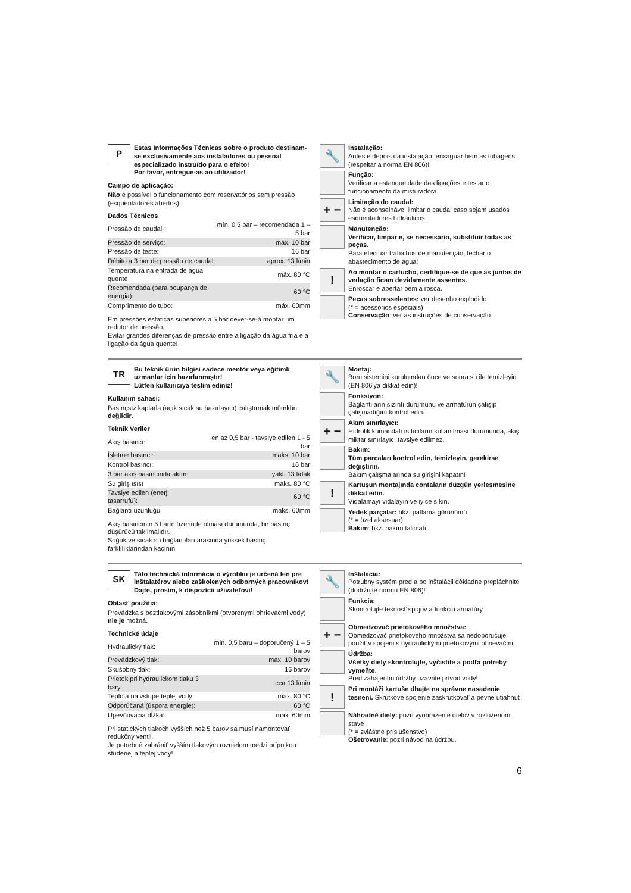P
Estas Informações Técnicas sobre o produto destinam-se exclusivamente aos instaladores ou pessoal especializado instruído para o efeito!
Por favor, entregue-as ao utilizador!
Campo de aplicação:
Não é possível o funcionamento com reservatórios sem pressão (esquentadores abertos).
Dados Técnicos
| Pressão de caudal: | mín. 0,5 bar – recomendada 1 – 5 bar |
| Pressão de serviço: | máx. 10 bar |
| Pressão de teste: | 16 bar |
| Débito a 3 bar de pressão de caudal: | aprox. 13 l/min |
| Temperatura na entrada de água quente | máx. 80 °C |
| Recomendada (para poupança de energia): | 60 °C |
| Comprimento do tubo: | máx. 60mm |
Em pressões estáticas superiores a 5 bar dever-se-á montar um redutor de pressão.
Evitar grandes diferenças de pressão entre a ligação da água fria e a ligação da água quente!
🔧
Instalação:
Antes e depois da instalação, enxaguar bem as tubagens (respeitar a norma EN 806)!
Função:
Verificar a estanqueidade das ligações e testar o funcionamento da misturadora.
+ −
Limitação do caudal:
Não é aconselhável limitar o caudal caso sejam usados esquentadores hidráulicos.
Manutenção:
Verificar, limpar e, se necessário, substituir todas as peças.
Para efectuar trabalhos de manutenção, fechar o abastecimento de água!
!
Ao montar o cartucho, certifique-se de que as juntas de vedação ficam devidamente assentes.
Enroscar e apertar bem a rosca.
Peças sobresselentes: ver desenho explodido
(* = acessórios especiais)
Conservação: ver as instruções de conservação
TR
Bu teknik ürün bilgisi sadece mentör veya eğitimli uzmanlar için hazırlanmıştır!
Lütfen kullanıcıya teslim ediniz!
Kullanım sahası:
Basınçsız kaplarla (açık sıcak su hazırlayıcı) çalıştırmak mümkün değildir.
Teknik Veriler
| Akış basıncı: | en az 0,5 bar - tavsiye edilen 1 - 5 bar |
| İşletme basıncı: | maks. 10 bar |
| Kontrol basıncı: | 16 bar |
| 3 bar akış basıncında akım: | yakl. 13 l/dak |
| Su giriş ısısı | maks. 80 °C |
| Tavsiye edilen (enerji tasarrufu): | 60 °C |
| Bağlantı uzunluğu: | maks. 60mm |
Akış basıncının 5 barın üzerinde olması durumunda, bir basınç düşürücü takılmalıdır.
Soğuk ve sıcak su bağlantıları arasında yüksek basınç farklılıklarından kaçının!
🔧
Montaj:
Boru sistemini kurulumdan önce ve sonra su ile temizleyin (EN 806'ya dikkat edin)!
Fonksiyon:
Bağlantıların sızıntı durumunu ve armatürün çalışıp çalışmadığını kontrol edin.
+ −
Akım sınırlayıcı:
Hidrolik kumandalı ısıtıcıların kullanılması durumunda, akış miktar sınırlayıcı tavsiye edilmez.
Bakım:
Tüm parçaları kontrol edin, temizleyin, gerekirse değiştirin.
Bakım çalışmalarında su girişini kapatın!
!
Kartuşun montajında contaların düzgün yerleşmesine dikkat edin.
Vidalamayı vidalayın ve iyice sıkın.
Yedek parçalar: bkz. patlama görünümü
(* = özel aksesuar)
Bakım: bkz. bakım talimatı
SK
Táto technická informácia o výrobku je určená len pre inštalatérov alebo zaškolených odborných pracovníkov!
Dajte, prosím, k dispozícii užívateľovi!
Oblasť použitia:
Prevádzka s beztlakovými zásobníkmi (otvorenými ohrievačmi vody) nie je možná.
Technické údaje
| Hydraulický tlak: | min. 0,5 baru – doporučený 1 – 5 barov |
| Prevádzkový tlak: | max. 10 barov |
| Skúšobný tlak: | 16 barov |
| Prietok pri hydraulickom tlaku 3 bary: | cca 13 l/min |
| Teplota na vstupe teplej vody | max. 80 °C |
| Odporúčaná (úspora energie): | 60 °C |
| Upevňovacia dĺžka: | max. 60mm |
Pri statických tlakoch vyšších než 5 barov sa musí namontovať redukčný ventil.
Je potrebné zabrániť vyšším tlakovým rozdielom medzi prípojkou studenej a teplej vody!
🔧
Inštalácia:
Potrubný systém pred a po inštalácii dôkladne prepláchnite (dodržujte normu EN 806)!
Funkcia:
Skontrolujte tesnosť spojov a funkciu armatúry.
+ −
Obmedzovač prietokového množstva:
Obmedzovač prietokového množstva sa nedoporučuje použiť v spojení s hydraulickými prietokovými ohrievačmi.
Údržba:
Všetky diely skontrolujte, vyčistite a podľa potreby vymeňte.
Pred zahájením údržby uzavrite prívod vody!
!
Pri montáži kartuše dbajte na správne nasadenie tesnení. Skrutkové spojenie zaskrutkovať a pevne utiahnuť.
Náhradné diely: pozri vyobrazenie dielov v rozloženom stave
(* = zvláštne príslušenstvo)
Ošetrovanie: pozri návod na údržbu.
6